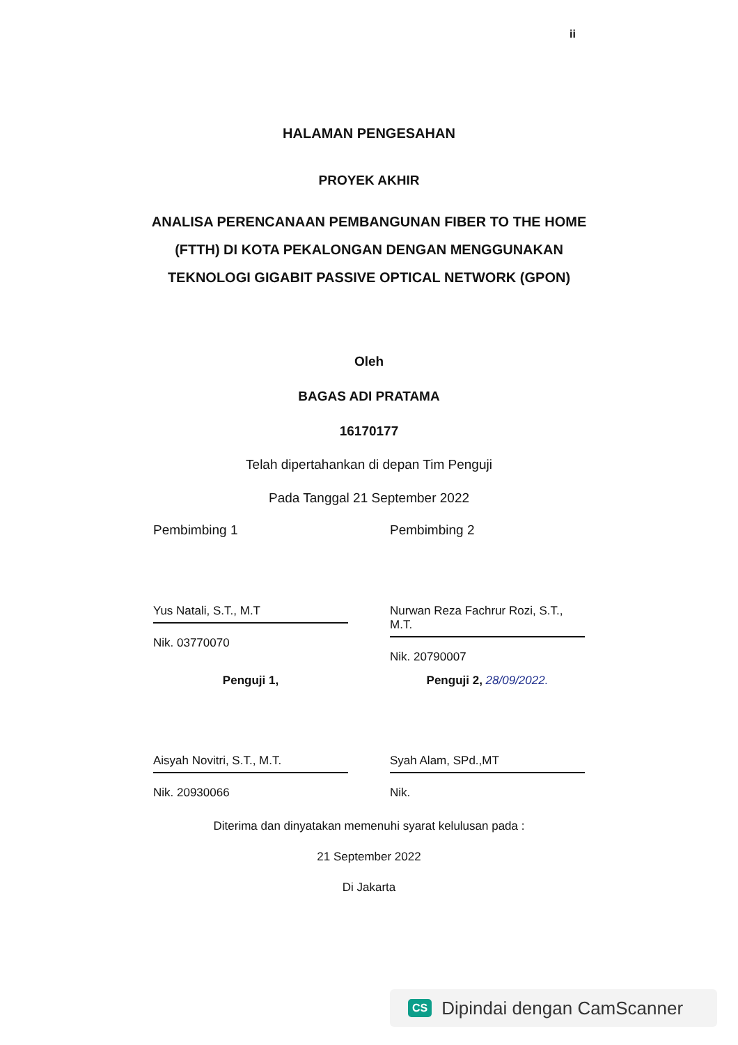ii
HALAMAN PENGESAHAN
PROYEK AKHIR
ANALISA PERENCANAAN PEMBANGUNAN FIBER TO THE HOME
(FTTH) DI KOTA PEKALONGAN DENGAN MENGGUNAKAN
TEKNOLOGI GIGABIT PASSIVE OPTICAL NETWORK (GPON)
Oleh
BAGAS ADI PRATAMA
16170177
Telah dipertahankan di depan Tim Penguji
Pada Tanggal 21 September 2022
Pembimbing 1
Yus Natali, S.T., M.T
Nik. 03770070
Pembimbing 2
Nurwan Reza Fachrur Rozi, S.T., M.T.
Nik. 20790007
Penguji 1,
Aisyah Novitri, S.T., M.T.
Nik. 20930066
Penguji 2, 28/09/2022.
Syah Alam, SPd.,MT
Nik.
Diterima dan dinyatakan memenuhi syarat kelulusan pada :
21 September 2022
Di Jakarta
CS Dipindai dengan CamScanner